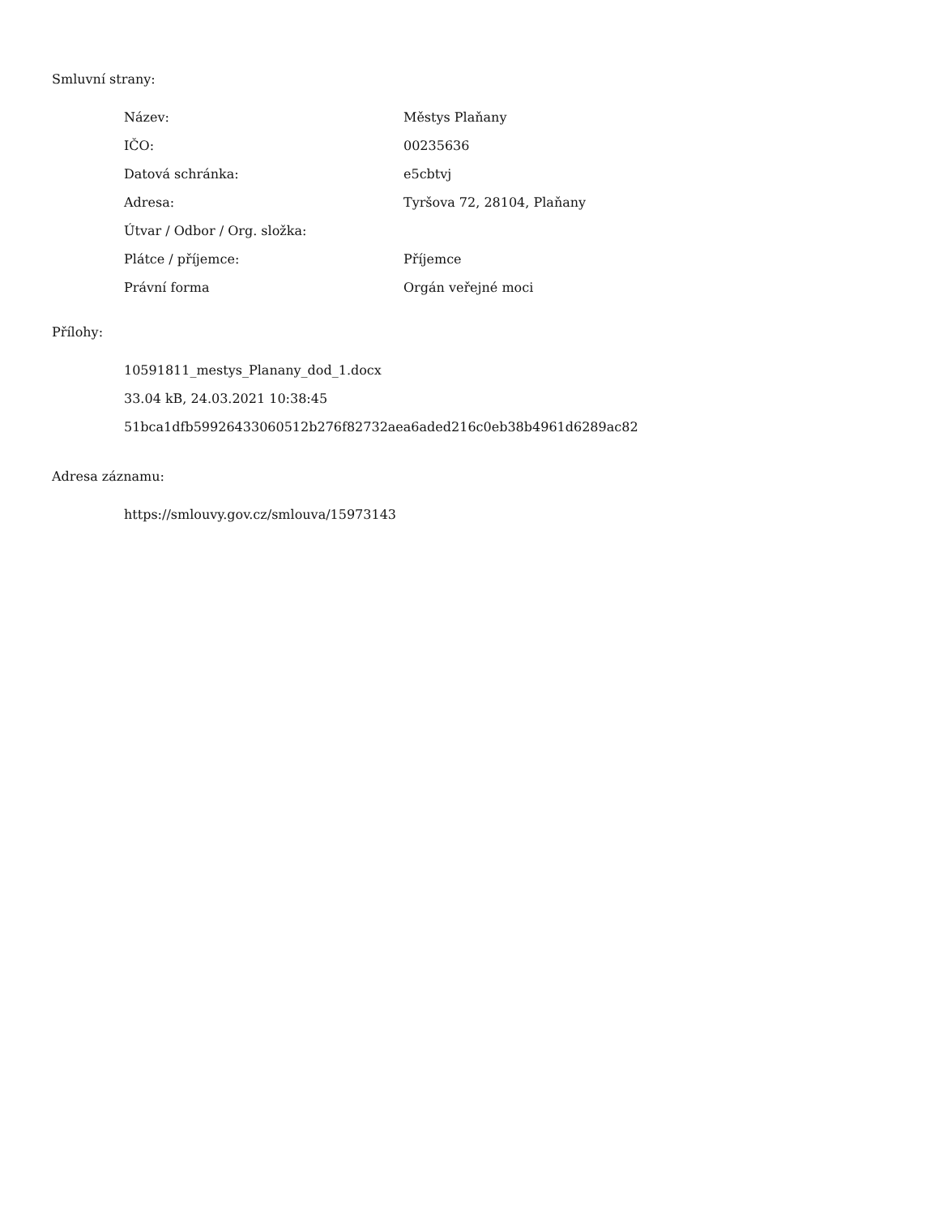Smluvní strany:
| Název: | Městys Plaňany |
| IČO: | 00235636 |
| Datová schránka: | e5cbtvj |
| Adresa: | Tyršova 72, 28104, Plaňany |
| Útvar / Odbor / Org. složka: | |
| Plátce / příjemce: | Příjemce |
| Právní forma | Orgán veřejné moci |
Přílohy:
10591811_mestys_Planany_dod_1.docx
33.04 kB, 24.03.2021 10:38:45
51bca1dfb59926433060512b276f82732aea6aded216c0eb38b4961d6289ac82
Adresa záznamu:
https://smlouvy.gov.cz/smlouva/15973143